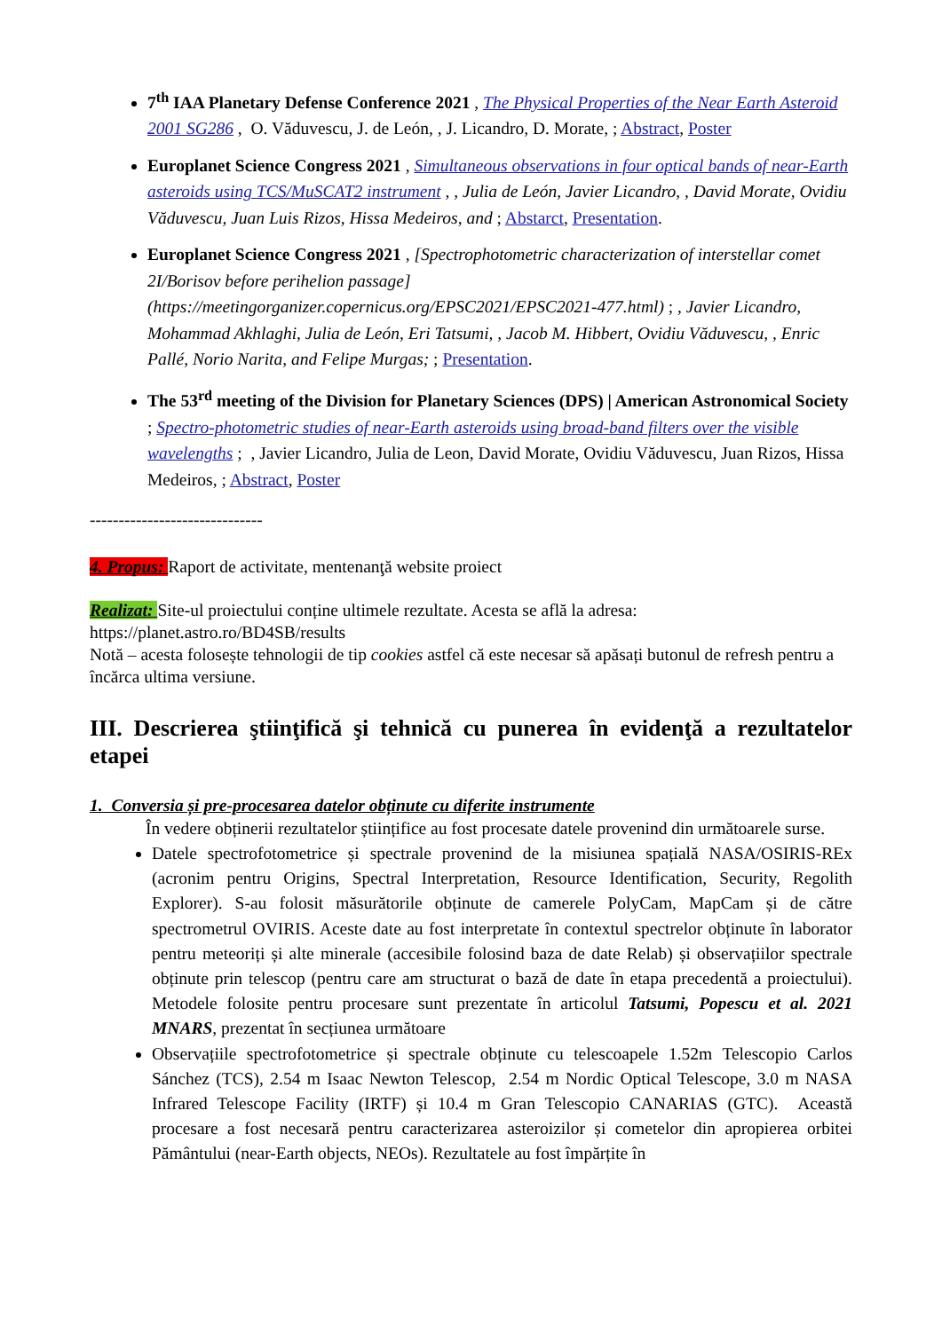7<sup>th</sup> IAA Planetary Defense Conference 2021 , The Physical Properties of the Near Earth Asteroid 2001 SG286 , O. Văduvescu, J. de León, , J. Licandro, D. Morate, ; Abstract, Poster
Europlanet Science Congress 2021 , Simultaneous observations in four optical bands of near-Earth asteroids using TCS/MuSCAT2 instrument , , Julia de León, Javier Licandro, , David Morate, Ovidiu Văduvescu, Juan Luis Rizos, Hissa Medeiros, and ; Abstarct, Presentation.
Europlanet Science Congress 2021 , [Spectrophotometric characterization of interstellar comet 2I/Borisov before perihelion passage](https://meetingorganizer.copernicus.org/EPSC2021/EPSC2021-477.html) ; , Javier Licandro, Mohammad Akhlaghi, Julia de León, Eri Tatsumi, , Jacob M. Hibbert, Ovidiu Văduvescu, , Enric Pallé, Norio Narita, and Felipe Murgas; ; Presentation.
The 53<sup>rd</sup> meeting of the Division for Planetary Sciences (DPS) | American Astronomical Society ; Spectro-photometric studies of near-Earth asteroids using broad-band filters over the visible wavelengths ; , Javier Licandro, Julia de Leon, David Morate, Ovidiu Văduvescu, Juan Rizos, Hissa Medeiros, ; Abstract, Poster
------------------------------
4. Propus: Raport de activitate, mentenanţă website proiect
Realizat: Site-ul proiectului conține ultimele rezultate. Acesta se află la adresa:
https://planet.astro.ro/BD4SB/results
Notă – acesta folosește tehnologii de tip cookies astfel că este necesar să apăsați butonul de refresh pentru a încărca ultima versiune.
III. Descrierea ştiinţifică şi tehnică cu punerea în evidenţă a rezultatelor etapei
1. Conversia și pre-procesarea datelor obținute cu diferite instrumente
În vedere obținerii rezultatelor științifice au fost procesate datele provenind din următoarele surse.
Datele spectrofotometrice și spectrale provenind de la misiunea spațială NASA/OSIRIS-REx (acronim pentru Origins, Spectral Interpretation, Resource Identification, Security, Regolith Explorer). S-au folosit măsurătorile obținute de camerele PolyCam, MapCam și de către spectrometrul OVIRIS. Aceste date au fost interpretate în contextul spectrelor obținute în laborator pentru meteoriți și alte minerale (accesibile folosind baza de date Relab) și observațiilor spectrale obținute prin telescop (pentru care am structurat o bază de date în etapa precedentă a proiectului). Metodele folosite pentru procesare sunt prezentate în articolul Tatsumi, Popescu et al. 2021 MNARS, prezentat în secțiunea următoare
Observațiile spectrofotometrice și spectrale obținute cu telescoapele 1.52m Telescopio Carlos Sánchez (TCS), 2.54 m Isaac Newton Telescop, 2.54 m Nordic Optical Telescope, 3.0 m NASA Infrared Telescope Facility (IRTF) și 10.4 m Gran Telescopio CANARIAS (GTC). Această procesare a fost necesară pentru caracterizarea asteroizilor și cometelor din apropierea orbitei Pământului (near-Earth objects, NEOs). Rezultatele au fost împărțite în